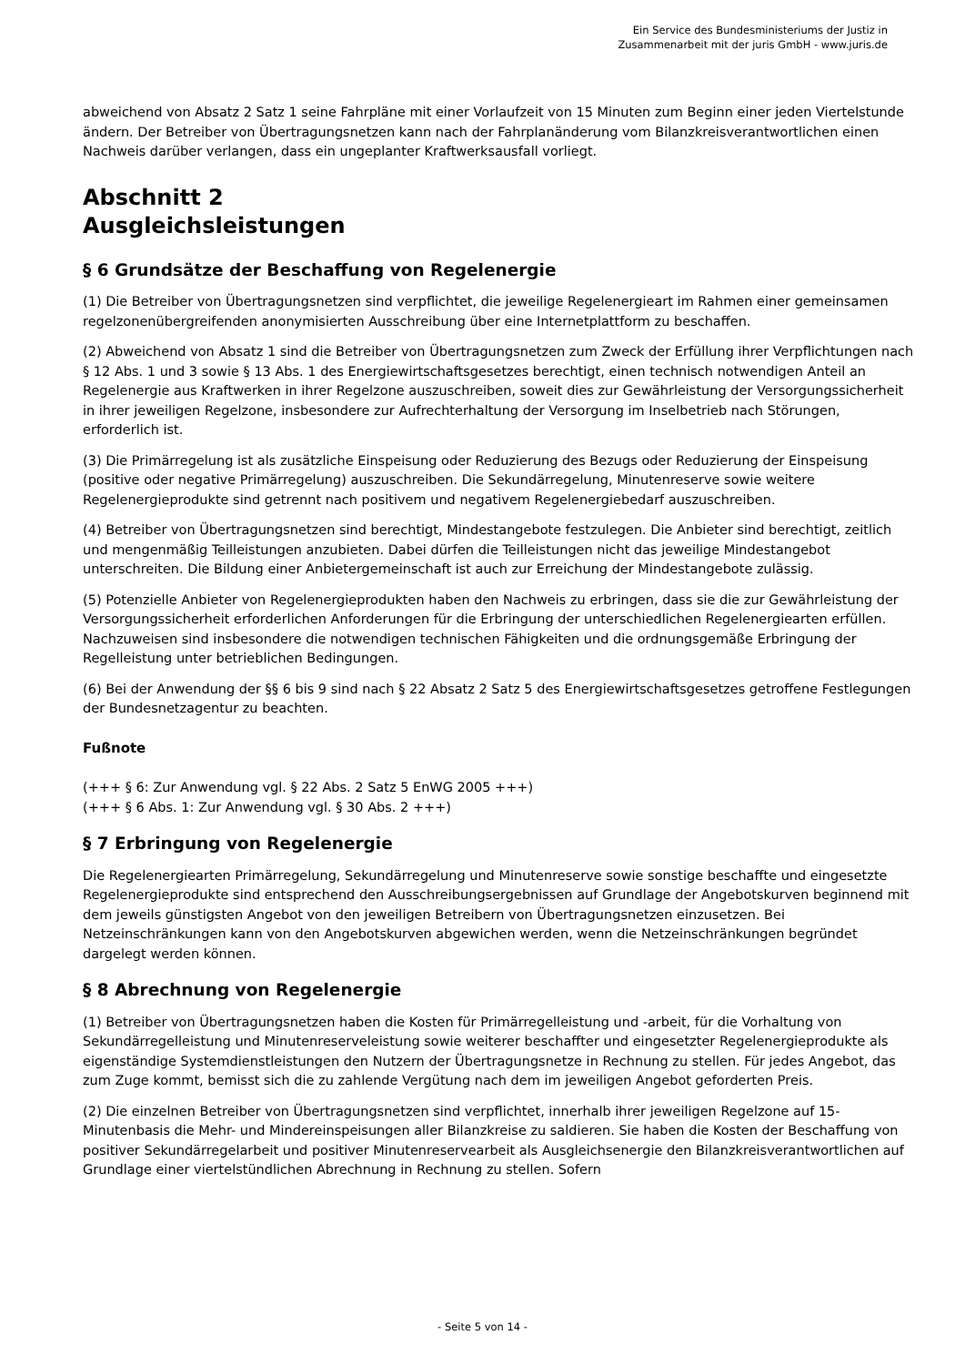Ein Service des Bundesministeriums der Justiz in
Zusammenarbeit mit der juris GmbH - www.juris.de
abweichend von Absatz 2 Satz 1 seine Fahrpläne mit einer Vorlaufzeit von 15 Minuten zum Beginn einer jeden Viertelstunde ändern. Der Betreiber von Übertragungsnetzen kann nach der Fahrplanänderung vom Bilanzkreisverantwortlichen einen Nachweis darüber verlangen, dass ein ungeplanter Kraftwerksausfall vorliegt.
Abschnitt 2
Ausgleichsleistungen
§ 6 Grundsätze der Beschaffung von Regelenergie
(1) Die Betreiber von Übertragungsnetzen sind verpflichtet, die jeweilige Regelenergieart im Rahmen einer gemeinsamen regelzonenübergreifenden anonymisierten Ausschreibung über eine Internetplattform zu beschaffen.
(2) Abweichend von Absatz 1 sind die Betreiber von Übertragungsnetzen zum Zweck der Erfüllung ihrer Verpflichtungen nach § 12 Abs. 1 und 3 sowie § 13 Abs. 1 des Energiewirtschaftsgesetzes berechtigt, einen technisch notwendigen Anteil an Regelenergie aus Kraftwerken in ihrer Regelzone auszuschreiben, soweit dies zur Gewährleistung der Versorgungssicherheit in ihrer jeweiligen Regelzone, insbesondere zur Aufrechterhaltung der Versorgung im Inselbetrieb nach Störungen, erforderlich ist.
(3) Die Primärregelung ist als zusätzliche Einspeisung oder Reduzierung des Bezugs oder Reduzierung der Einspeisung (positive oder negative Primärregelung) auszuschreiben. Die Sekundärregelung, Minutenreserve sowie weitere Regelenergieprodukte sind getrennt nach positivem und negativem Regelenergiebedarf auszuschreiben.
(4) Betreiber von Übertragungsnetzen sind berechtigt, Mindestangebote festzulegen. Die Anbieter sind berechtigt, zeitlich und mengenmäßig Teilleistungen anzubieten. Dabei dürfen die Teilleistungen nicht das jeweilige Mindestangebot unterschreiten. Die Bildung einer Anbietergemeinschaft ist auch zur Erreichung der Mindestangebote zulässig.
(5) Potenzielle Anbieter von Regelenergieprodukten haben den Nachweis zu erbringen, dass sie die zur Gewährleistung der Versorgungssicherheit erforderlichen Anforderungen für die Erbringung der unterschiedlichen Regelenergiearten erfüllen. Nachzuweisen sind insbesondere die notwendigen technischen Fähigkeiten und die ordnungsgemäße Erbringung der Regelleistung unter betrieblichen Bedingungen.
(6) Bei der Anwendung der §§ 6 bis 9 sind nach § 22 Absatz 2 Satz 5 des Energiewirtschaftsgesetzes getroffene Festlegungen der Bundesnetzagentur zu beachten.
Fußnote
(+++ § 6: Zur Anwendung vgl. § 22 Abs. 2 Satz 5 EnWG 2005 +++)
(+++ § 6 Abs. 1: Zur Anwendung vgl. § 30 Abs. 2 +++)
§ 7 Erbringung von Regelenergie
Die Regelenergiearten Primärregelung, Sekundärregelung und Minutenreserve sowie sonstige beschaffte und eingesetzte Regelenergieprodukte sind entsprechend den Ausschreibungsergebnissen auf Grundlage der Angebotskurven beginnend mit dem jeweils günstigsten Angebot von den jeweiligen Betreibern von Übertragungsnetzen einzusetzen. Bei Netzeinschränkungen kann von den Angebotskurven abgewichen werden, wenn die Netzeinschränkungen begründet dargelegt werden können.
§ 8 Abrechnung von Regelenergie
(1) Betreiber von Übertragungsnetzen haben die Kosten für Primärregelleistung und -arbeit, für die Vorhaltung von Sekundärregelleistung und Minutenreserveleistung sowie weiterer beschaffter und eingesetzter Regelenergieprodukte als eigenständige Systemdienstleistungen den Nutzern der Übertragungsnetze in Rechnung zu stellen. Für jedes Angebot, das zum Zuge kommt, bemisst sich die zu zahlende Vergütung nach dem im jeweiligen Angebot geforderten Preis.
(2) Die einzelnen Betreiber von Übertragungsnetzen sind verpflichtet, innerhalb ihrer jeweiligen Regelzone auf 15-Minutenbasis die Mehr- und Mindereinspeisungen aller Bilanzkreise zu saldieren. Sie haben die Kosten der Beschaffung von positiver Sekundärregelarbeit und positiver Minutenreservearbeit als Ausgleichsenergie den Bilanzkreisverantwortlichen auf Grundlage einer viertelstündlichen Abrechnung in Rechnung zu stellen. Sofern
- Seite 5 von 14 -